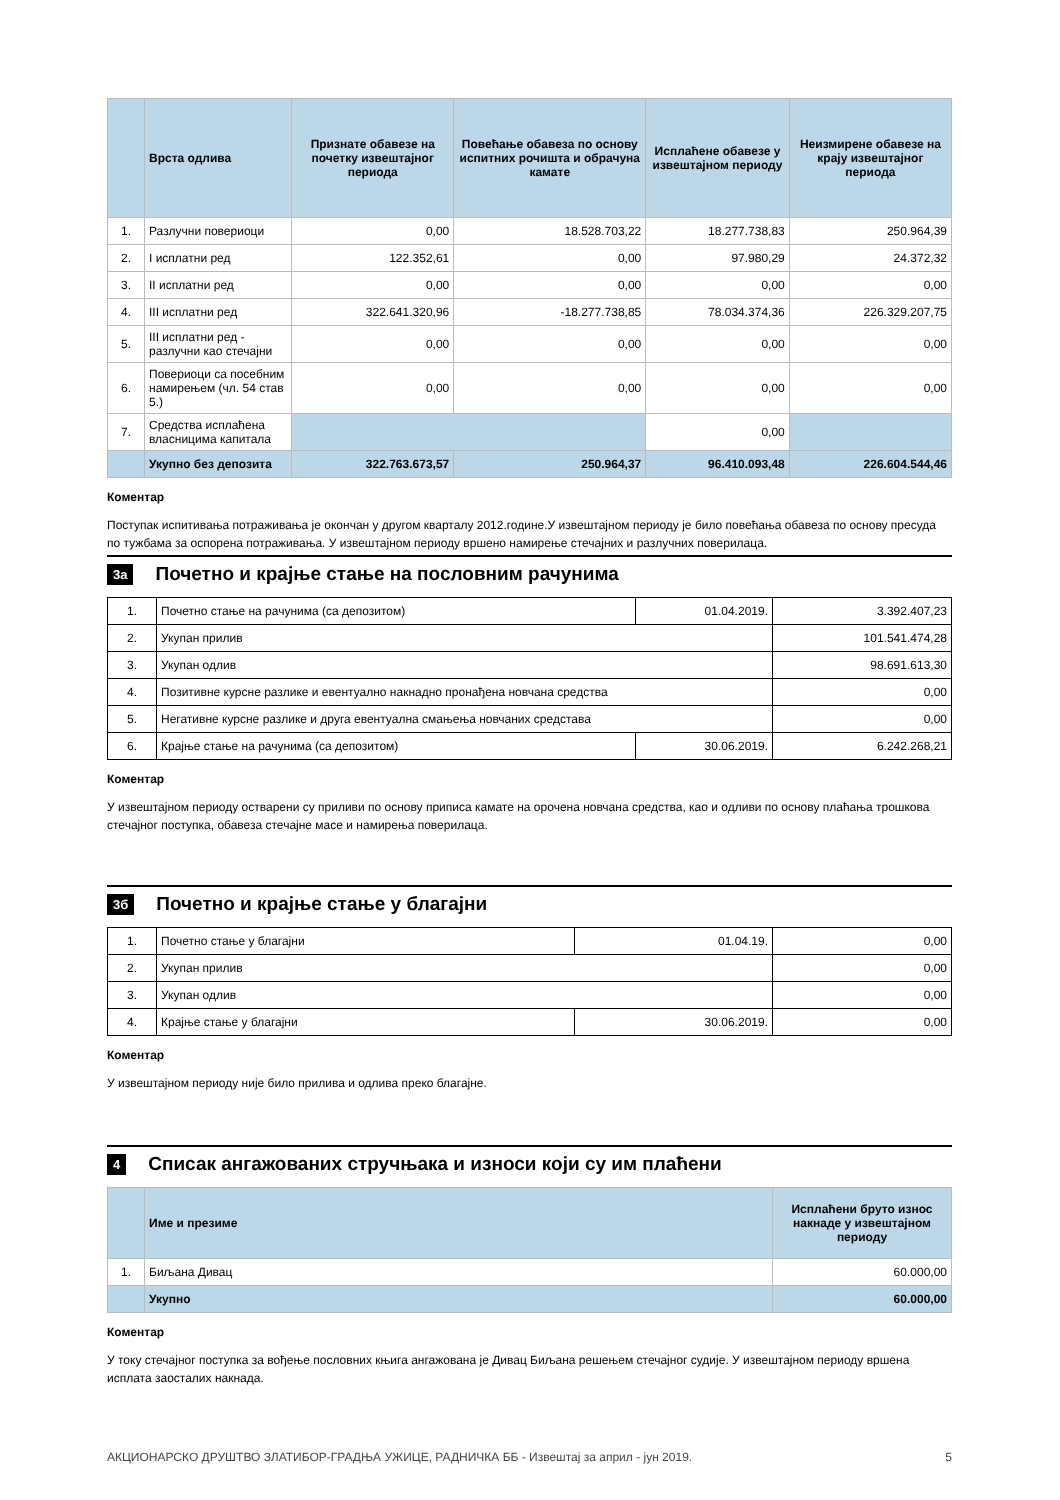| | Врста одлива | Признате обавезе на почетку извештајног периода | Повећање обавеза по основу испитних рочишта и обрачуна камате | Исплаћене обавезе у извештајном периоду | Неизмирене обавезе на крају извештајног периода |
| --- | --- | --- | --- | --- | --- |
| 1. | Разлучни повериоци | 0,00 | 18.528.703,22 | 18.277.738,83 | 250.964,39 |
| 2. | I исплатни ред | 122.352,61 | 0,00 | 97.980,29 | 24.372,32 |
| 3. | II исплатни ред | 0,00 | 0,00 | 0,00 | 0,00 |
| 4. | III исплатни ред | 322.641.320,96 | -18.277.738,85 | 78.034.374,36 | 226.329.207,75 |
| 5. | III исплатни ред - разлучни као стечајни | 0,00 | 0,00 | 0,00 | 0,00 |
| 6. | Повериоци са посебним намирењем (чл. 54 став 5.) | 0,00 | 0,00 | 0,00 | 0,00 |
| 7. | Средства исплаћена власницима капитала | | | 0,00 | |
| | Укупно без депозита | 322.763.673,57 | 250.964,37 | 96.410.093,48 | 226.604.544,46 |
Коментар
Поступак испитивања потраживања је окончан у другом кварталу 2012.године.У извештајном периоду је било повећања обавеза по основу пресуда по тужбама за оспорена потраживања. У извештајном периоду вршено намирење стечајних и разлучних поверилаца.
3а Почетно и крајње стање на пословним рачунима
| 1. | Почетно стање на рачунима (са депозитом) | 01.04.2019. | 3.392.407,23 |
| 2. | Укупан прилив | | 101.541.474,28 |
| 3. | Укупан одлив | | 98.691.613,30 |
| 4. | Позитивне курсне разлике и евентуално накнадно пронађена новчана средства | | 0,00 |
| 5. | Негативне курсне разлике и друга евентуална смањења новчаних средстава | | 0,00 |
| 6. | Крајње стање на рачунима (са депозитом) | 30.06.2019. | 6.242.268,21 |
Коментар
У извештајном периоду остварени су приливи по основу приписа камате на орочена новчана средства, као и одливи по основу плаћања трошкова стечајног поступка, обавеза стечајне масе и намирења поверилаца.
3б Почетно и крајње стање у благајни
| 1. | Почетно стање у благајни | 01.04.19. | 0,00 |
| 2. | Укупан прилив | | 0,00 |
| 3. | Укупан одлив | | 0,00 |
| 4. | Крајње стање у благајни | 30.06.2019. | 0,00 |
Коментар
У извештајном периоду није било прилива и одлива преко благајне.
4 Списак ангажованих стручњака и износи који су им плаћени
| | Име и презиме | Исплаћени бруто износ накнаде у извештајном периоду |
| --- | --- | --- |
| 1. | Биљана Дивац | 60.000,00 |
| | Укупно | 60.000,00 |
Коментар
У току стечајног поступка за вођење пословних књига ангажована је Дивац Биљана решењем стечајног судије. У извештајном периоду вршена исплата заосталих накнада.
АКЦИОНАРСКО ДРУШТВО ЗЛАТИБОР-ГРАДЊА УЖИЦЕ, РАДНИЧКА ББ - Извештај за април - јун 2019. 5